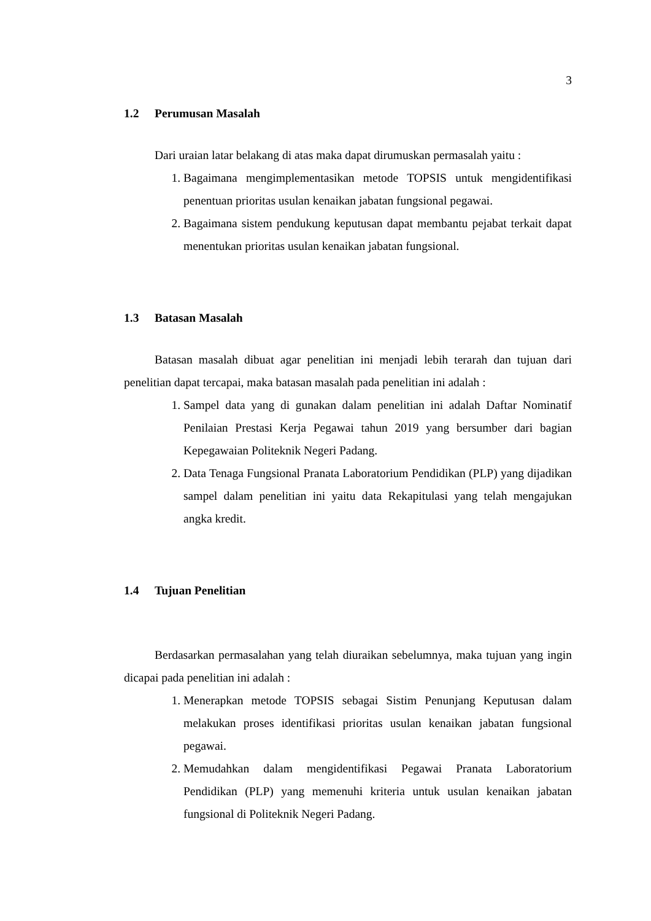3
1.2 Perumusan Masalah
Dari uraian latar belakang di atas maka dapat dirumuskan permasalah yaitu :
1. Bagaimana mengimplementasikan metode TOPSIS untuk mengidentifikasi penentuan prioritas usulan kenaikan jabatan fungsional pegawai.
2. Bagaimana sistem pendukung keputusan dapat membantu pejabat terkait dapat menentukan prioritas usulan kenaikan jabatan fungsional.
1.3 Batasan Masalah
Batasan masalah dibuat agar penelitian ini menjadi lebih terarah dan tujuan dari penelitian dapat tercapai, maka batasan masalah pada penelitian ini adalah :
1. Sampel data yang di gunakan dalam penelitian ini adalah Daftar Nominatif Penilaian Prestasi Kerja Pegawai tahun 2019 yang bersumber dari bagian Kepegawaian Politeknik Negeri Padang.
2. Data Tenaga Fungsional Pranata Laboratorium Pendidikan (PLP) yang dijadikan sampel dalam penelitian ini yaitu data Rekapitulasi yang telah mengajukan angka kredit.
1.4 Tujuan Penelitian
Berdasarkan permasalahan yang telah diuraikan sebelumnya, maka tujuan yang ingin dicapai pada penelitian ini adalah :
1. Menerapkan metode TOPSIS sebagai Sistim Penunjang Keputusan dalam melakukan proses identifikasi prioritas usulan kenaikan jabatan fungsional pegawai.
2. Memudahkan dalam mengidentifikasi Pegawai Pranata Laboratorium Pendidikan (PLP) yang memenuhi kriteria untuk usulan kenaikan jabatan fungsional di Politeknik Negeri Padang.